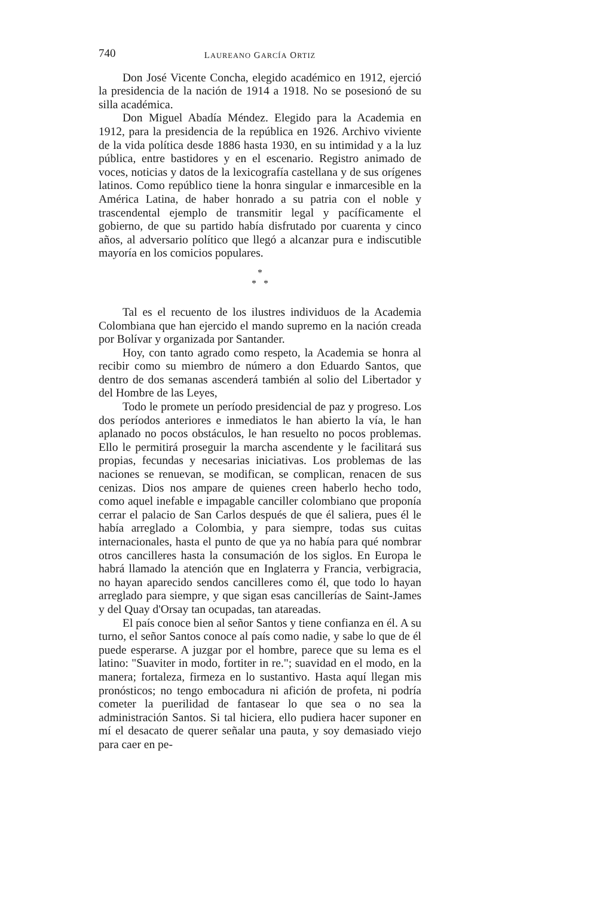740 LAUREANO GARCÍA ORTIZ
Don José Vicente Concha, elegido académico en 1912, ejerció la presidencia de la nación de 1914 a 1918. No se posesionó de su silla académica.
Don Miguel Abadía Méndez. Elegido para la Academia en 1912, para la presidencia de la república en 1926. Archivo viviente de la vida política desde 1886 hasta 1930, en su intimidad y a la luz pública, entre bastidores y en el escenario. Registro animado de voces, noticias y datos de la lexicografía castellana y de sus orígenes latinos. Como repúblico tiene la honra singular e inmarcesible en la América Latina, de haber honrado a su patria con el noble y trascendental ejemplo de transmitir legal y pacíficamente el gobierno, de que su partido había disfrutado por cuarenta y cinco años, al adversario político que llegó a alcanzar pura e indiscutible mayoría en los comicios populares.
*
* *
Tal es el recuento de los ilustres individuos de la Academia Colombiana que han ejercido el mando supremo en la nación creada por Bolívar y organizada por Santander.
Hoy, con tanto agrado como respeto, la Academia se honra al recibir como su miembro de número a don Eduardo Santos, que dentro de dos semanas ascenderá también al solio del Libertador y del Hombre de las Leyes,
Todo le promete un período presidencial de paz y progreso. Los dos períodos anteriores e inmediatos le han abierto la vía, le han aplanado no pocos obstáculos, le han resuelto no pocos problemas. Ello le permitirá proseguir la marcha ascendente y le facilitará sus propias, fecundas y necesarias iniciativas. Los problemas de las naciones se renuevan, se modifican, se complican, renacen de sus cenizas. Dios nos ampare de quienes creen haberlo hecho todo, como aquel inefable e impagable canciller colombiano que proponía cerrar el palacio de San Carlos después de que él saliera, pues él le había arreglado a Colombia, y para siempre, todas sus cuitas internacionales, hasta el punto de que ya no había para qué nombrar otros cancilleres hasta la consumación de los siglos. En Europa le habrá llamado la atención que en Inglaterra y Francia, verbigracia, no hayan aparecido sendos cancilleres como él, que todo lo hayan arreglado para siempre, y que sigan esas cancillerías de Saint-James y del Quay d'Orsay tan ocupadas, tan atareadas.
El país conoce bien al señor Santos y tiene confianza en él. A su turno, el señor Santos conoce al país como nadie, y sabe lo que de él puede esperarse. A juzgar por el hombre, parece que su lema es el latino: "Suaviter in modo, fortiter in re."; suavidad en el modo, en la manera; fortaleza, firmeza en lo sustantivo. Hasta aquí llegan mis pronósticos; no tengo embocadura ni afición de profeta, ni podría cometer la puerilidad de fantasear lo que sea o no sea la administración Santos. Si tal hiciera, ello pudiera hacer suponer en mí el desacato de querer señalar una pauta, y soy demasiado viejo para caer en pe-